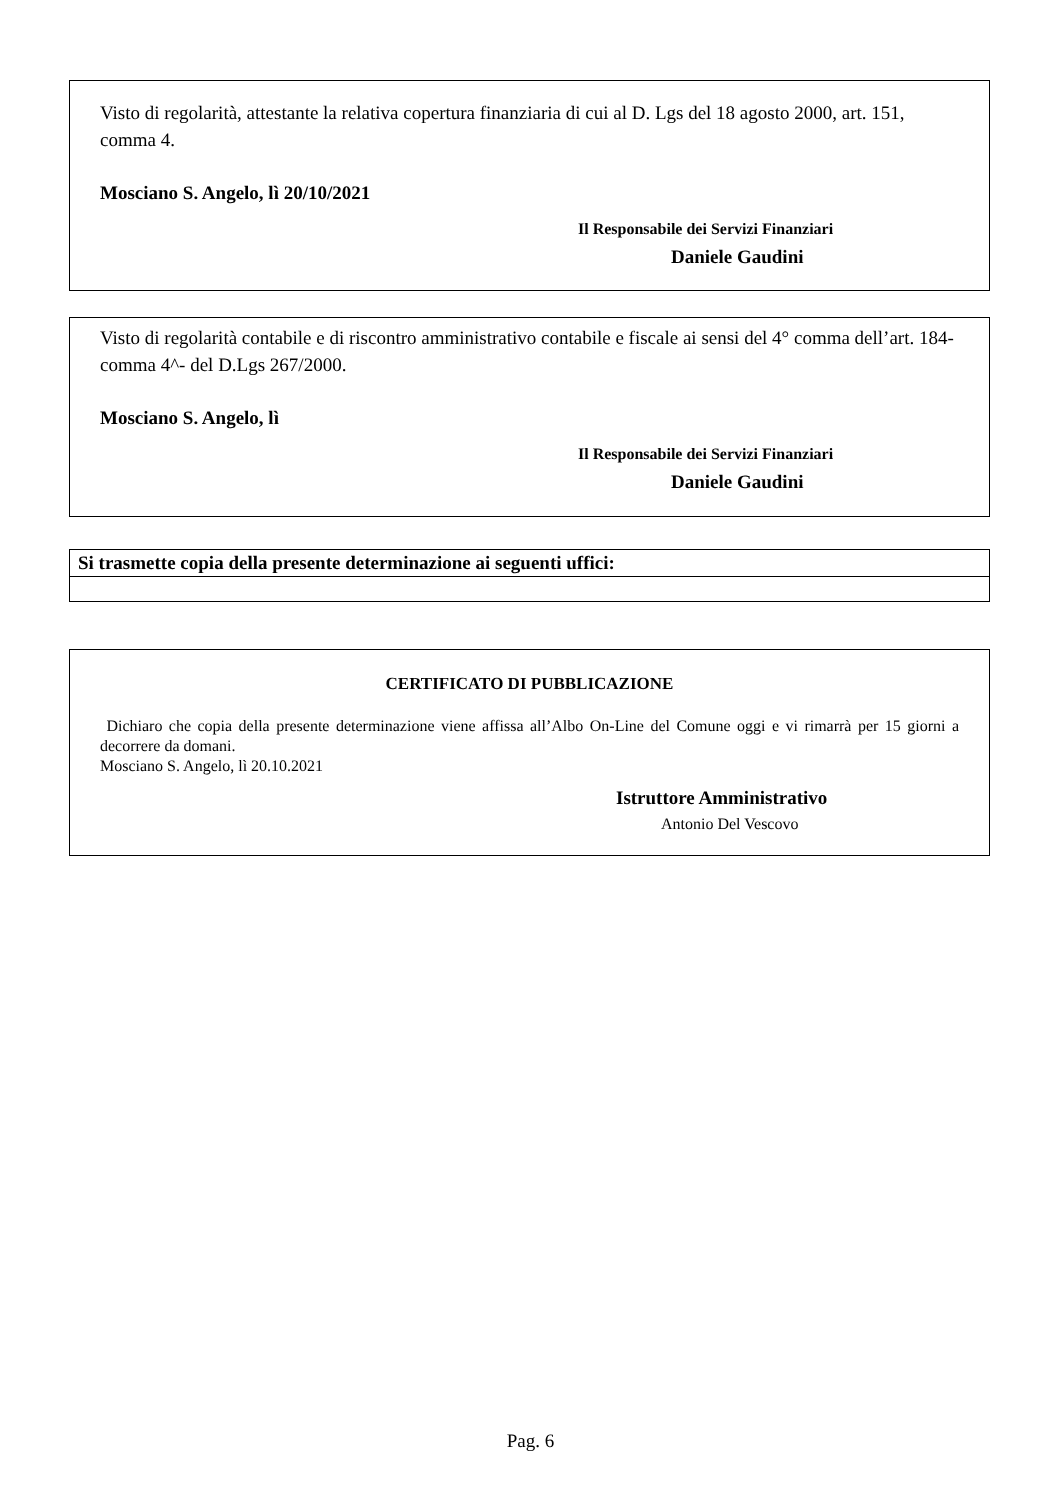Visto di regolarità, attestante la relativa copertura finanziaria di cui al D. Lgs del 18 agosto 2000, art. 151, comma 4.
Mosciano S. Angelo, lì 20/10/2021
Il Responsabile dei Servizi Finanziari
Daniele Gaudini
Visto di regolarità contabile e di riscontro amministrativo contabile e fiscale ai sensi del 4° comma dell’art. 184- comma 4^- del D.Lgs 267/2000.
Mosciano S. Angelo, lì
Il Responsabile dei Servizi Finanziari
Daniele Gaudini
| Si trasmette copia della presente determinazione ai seguenti uffici: |
CERTIFICATO DI PUBBLICAZIONE
Dichiaro che copia della presente determinazione viene affissa all’Albo On-Line del Comune oggi e vi rimarrà per 15 giorni a decorrere da domani.
Mosciano S. Angelo, lì 20.10.2021
Istruttore Amministrativo
Antonio Del Vescovo
Pag. 6